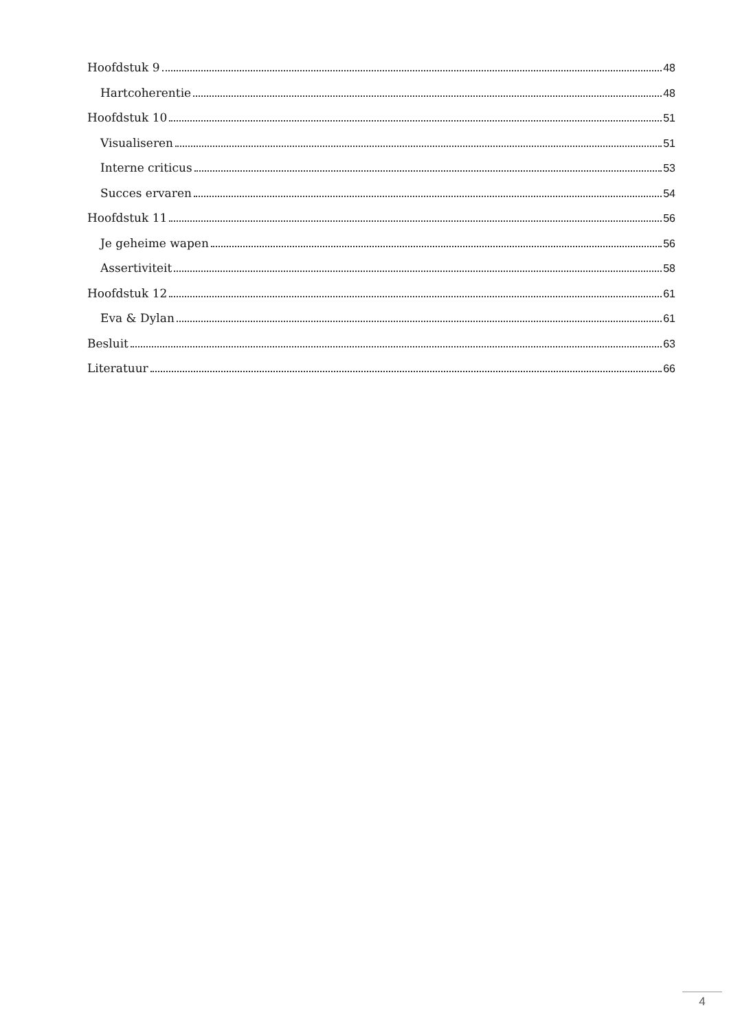Hoofdstuk 9 48
Hartcoherentie 48
Hoofdstuk 10 51
Visualiseren 51
Interne criticus 53
Succes ervaren 54
Hoofdstuk 11 56
Je geheime wapen 56
Assertiviteit 58
Hoofdstuk 12 61
Eva & Dylan 61
Besluit 63
Literatuur 66
4